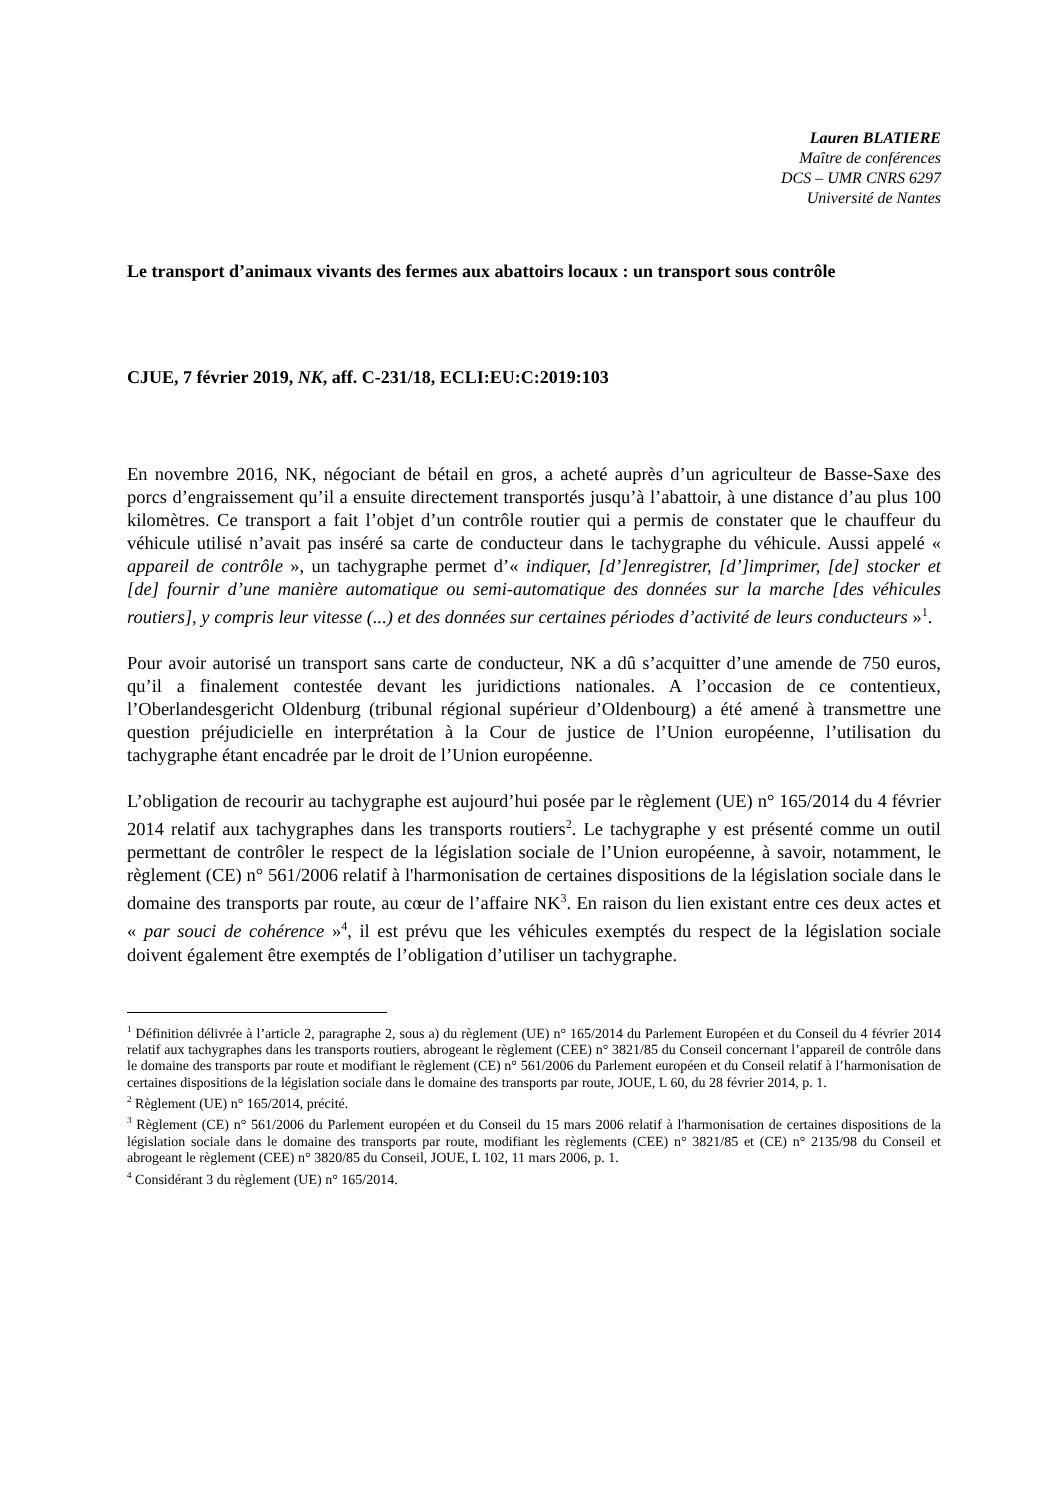Lauren BLATIERE
Maître de conférences
DCS – UMR CNRS 6297
Université de Nantes
Le transport d’animaux vivants des fermes aux abattoirs locaux : un transport sous contrôle
CJUE, 7 février 2019, NK, aff. C-231/18, ECLI:EU:C:2019:103
En novembre 2016, NK, négociant de bétail en gros, a acheté auprès d’un agriculteur de Basse-Saxe des porcs d’engraissement qu’il a ensuite directement transportés jusqu’à l’abattoir, à une distance d’au plus 100 kilomètres. Ce transport a fait l’objet d’un contrôle routier qui a permis de constater que le chauffeur du véhicule utilisé n’avait pas inséré sa carte de conducteur dans le tachygraphe du véhicule. Aussi appelé « appareil de contrôle », un tachygraphe permet d’« indiquer, [d’]enregistrer, [d’]imprimer, [de] stocker et [de] fournir d’une manière automatique ou semi-automatique des données sur la marche [des véhicules routiers], y compris leur vitesse (...) et des données sur certaines périodes d’activité de leurs conducteurs »<sup>1</sup>.
Pour avoir autorisé un transport sans carte de conducteur, NK a dû s’acquitter d’une amende de 750 euros, qu’il a finalement contestée devant les juridictions nationales. A l’occasion de ce contentieux, l’Oberlandesgericht Oldenburg (tribunal régional supérieur d’Oldenbourg) a été amené à transmettre une question préjudicielle en interprétation à la Cour de justice de l’Union européenne, l’utilisation du tachygraphe étant encadrée par le droit de l’Union européenne.
L’obligation de recourir au tachygraphe est aujourd’hui posée par le règlement (UE) n° 165/2014 du 4 février 2014 relatif aux tachygraphes dans les transports routiers<sup>2</sup>. Le tachygraphe y est présenté comme un outil permettant de contrôler le respect de la législation sociale de l’Union européenne, à savoir, notamment, le règlement (CE) n° 561/2006 relatif à l'harmonisation de certaines dispositions de la législation sociale dans le domaine des transports par route, au cœur de l’affaire NK<sup>3</sup>. En raison du lien existant entre ces deux actes et « par souci de cohérence »<sup>4</sup>, il est prévu que les véhicules exemptés du respect de la législation sociale doivent également être exemptés de l’obligation d’utiliser un tachygraphe.
<sup>1</sup> Définition délivrée à l’article 2, paragraphe 2, sous a) du règlement (UE) n° 165/2014 du Parlement Européen et du Conseil du 4 février 2014 relatif aux tachygraphes dans les transports routiers, abrogeant le règlement (CEE) n° 3821/85 du Conseil concernant l’appareil de contrôle dans le domaine des transports par route et modifiant le règlement (CE) n° 561/2006 du Parlement européen et du Conseil relatif à l’harmonisation de certaines dispositions de la législation sociale dans le domaine des transports par route, JOUE, L 60, du 28 février 2014, p. 1.
<sup>2</sup> Règlement (UE) n° 165/2014, précité.
<sup>3</sup> Règlement (CE) n° 561/2006 du Parlement européen et du Conseil du 15 mars 2006 relatif à l'harmonisation de certaines dispositions de la législation sociale dans le domaine des transports par route, modifiant les règlements (CEE) n° 3821/85 et (CE) n° 2135/98 du Conseil et abrogeant le règlement (CEE) n° 3820/85 du Conseil, JOUE, L 102, 11 mars 2006, p. 1.
<sup>4</sup> Considérant 3 du règlement (UE) n° 165/2014.